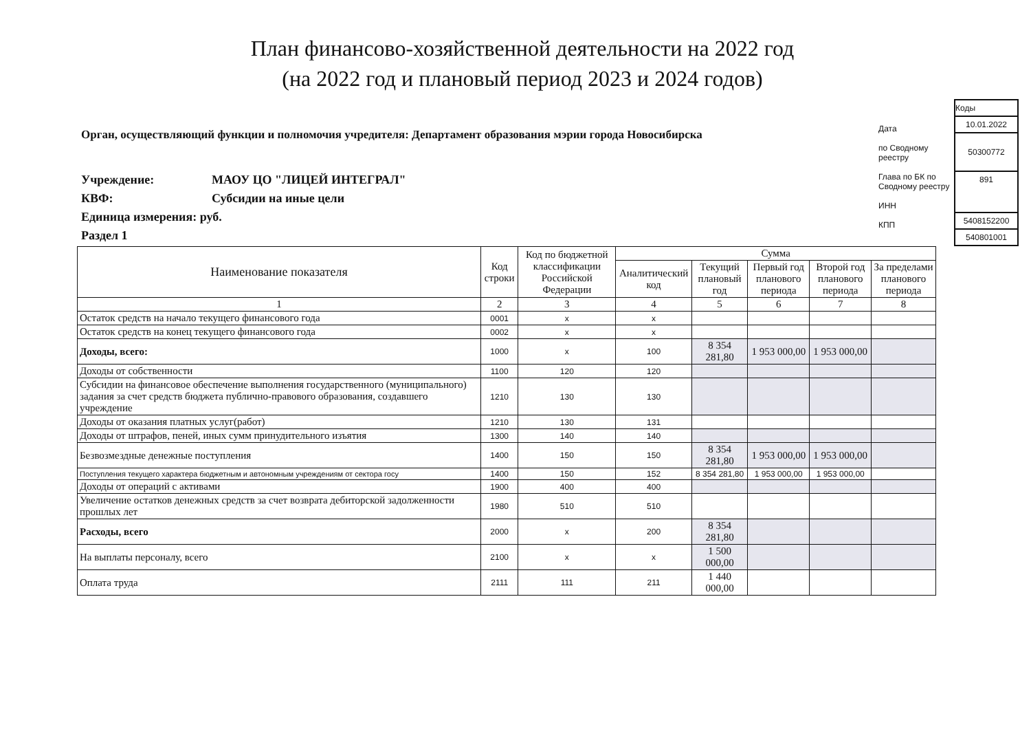План финансово-хозяйственной деятельности на 2022 год
(на 2022 год и плановый период 2023 и 2024 годов)
Орган, осуществляющий функции и полномочия учредителя: Департамент образования мэрии города Новосибирска
Учреждение: МАОУ ЦО "ЛИЦЕЙ ИНТЕГРАЛ"
КВФ: Субсидии на иные цели
Единица измерения: руб.
Раздел 1
Дата
по Сводному реестру
Глава по БК по Сводному реестру
ИНН
КПП
Коды
10.01.2022
50300772
891
5408152200
540801001
| Наименование показателя | Код строки | Код по бюджетной классификации Российской Федерации | Сумма | | | | |
| --- | --- | --- | --- | --- | --- | --- | --- |
| | | | Аналитический код | Текущий плановый год | Первый год планового периода | Второй год планового периода | За пределами планового периода |
| 1 | 2 | 3 | 4 | 5 | 6 | 7 | 8 |
| Остаток средств на начало текущего финансового года | 0001 | x | x | | | | |
| Остаток средств на конец текущего финансового года | 0002 | x | x | | | | |
| Доходы, всего: | 1000 | x | 100 | 8 354 281,80 | 1 953 000,00 | 1 953 000,00 | |
| Доходы от собственности | 1100 | 120 | 120 | | | | |
| Субсидии на финансовое обеспечение выполнения государственного (муниципального) задания за счет средств бюджета публично-правового образования, создавшего учреждение | 1210 | 130 | 130 | | | | |
| Доходы от оказания платных услуг(работ) | 1210 | 130 | 131 | | | | |
| Доходы от штрафов, пеней, иных сумм принудительного изъятия | 1300 | 140 | 140 | | | | |
| Безвозмездные денежные поступления | 1400 | 150 | 150 | 8 354 281,80 | 1 953 000,00 | 1 953 000,00 | |
| Поступления текущего характера бюджетным и автономным учреждениям от сектора госу | 1400 | 150 | 152 | 8 354 281,80 | 1 953 000,00 | 1 953 000,00 | |
| Доходы от операций с активами | 1900 | 400 | 400 | | | | |
| Увеличение остатков денежных средств за счет возврата дебиторской задолженности прошлых лет | 1980 | 510 | 510 | | | | |
| Расходы, всего | 2000 | x | 200 | 8 354 281,80 | | | |
| На выплаты персоналу, всего | 2100 | x | x | 1 500 000,00 | | | |
| Оплата труда | 2111 | 111 | 211 | 1 440 000,00 | | | |